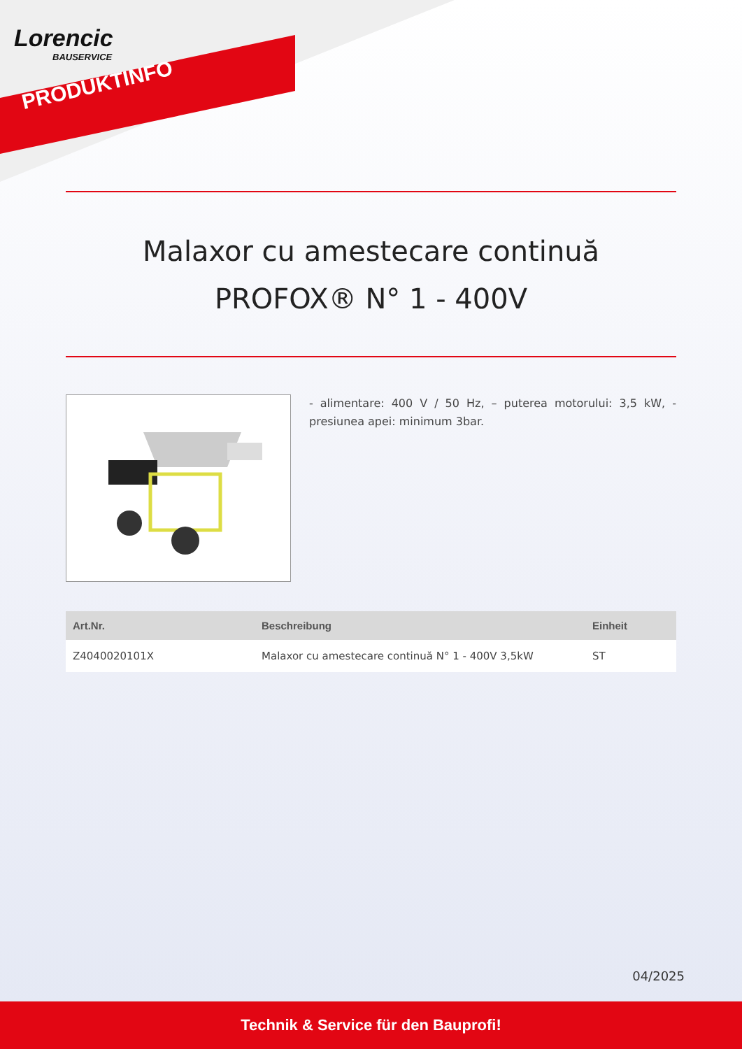Lorencic
BAUSERVICE
PRODUKTINFO
Malaxor cu amestecare continuă
PROFOX® N° 1 - 400V
- alimentare: 400 V / 50 Hz, – puterea motorului: 3,5 kW, - presiunea apei: minimum 3bar.
| Art.Nr. | Beschreibung | Einheit |
| --- | --- | --- |
| Z4040020101X | Malaxor cu amestecare continuă N° 1 - 400V 3,5kW | ST |
04/2025
Technik & Service für den Bauprofi!